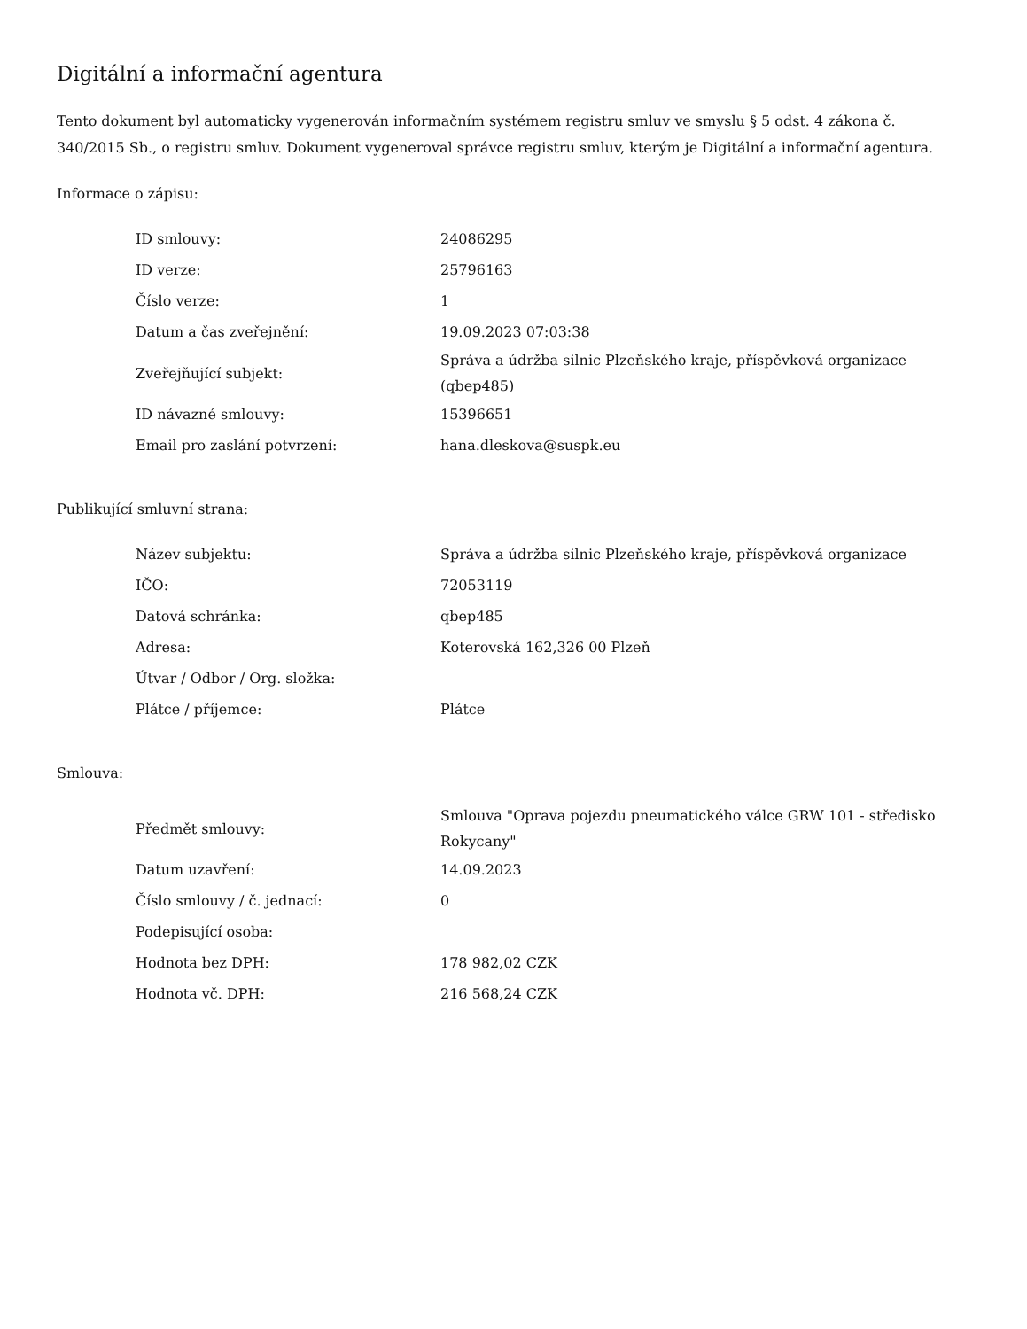Digitální a informační agentura
Tento dokument byl automaticky vygenerován informačním systémem registru smluv ve smyslu § 5 odst. 4 zákona č. 340/2015 Sb., o registru smluv. Dokument vygeneroval správce registru smluv, kterým je Digitální a informační agentura.
Informace o zápisu:
| ID smlouvy: | 24086295 |
| ID verze: | 25796163 |
| Číslo verze: | 1 |
| Datum a čas zveřejnění: | 19.09.2023 07:03:38 |
| Zveřejňující subjekt: | Správa a údržba silnic Plzeňského kraje, příspěvková organizace (qbep485) |
| ID návazné smlouvy: | 15396651 |
| Email pro zaslání potvrzení: | hana.dleskova@suspk.eu |
Publikující smluvní strana:
| Název subjektu: | Správa a údržba silnic Plzeňského kraje, příspěvková organizace |
| IČO: | 72053119 |
| Datová schránka: | qbep485 |
| Adresa: | Koterovská 162,326 00 Plzeň |
| Útvar / Odbor / Org. složka: | |
| Plátce / příjemce: | Plátce |
Smlouva:
| Předmět smlouvy: | Smlouva "Oprava pojezdu pneumatického válce GRW 101 - středisko Rokycany" |
| Datum uzavření: | 14.09.2023 |
| Číslo smlouvy / č. jednací: | 0 |
| Podepisující osoba: | |
| Hodnota bez DPH: | 178 982,02 CZK |
| Hodnota vč. DPH: | 216 568,24 CZK |